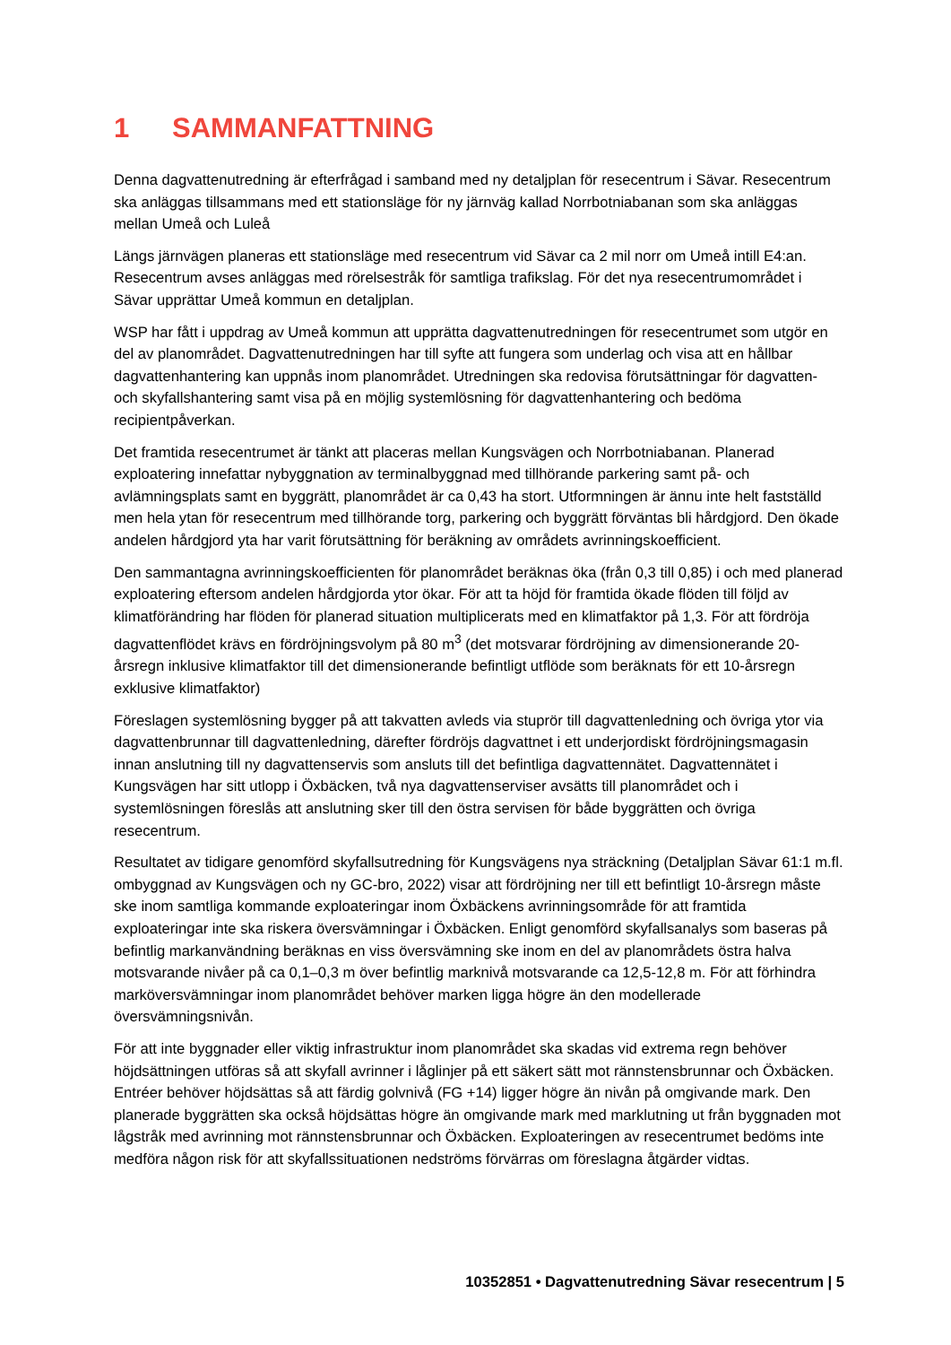1 SAMMANFATTNING
Denna dagvattenutredning är efterfrågad i samband med ny detaljplan för resecentrum i Sävar. Resecentrum ska anläggas tillsammans med ett stationsläge för ny järnväg kallad Norrbotniabanan som ska anläggas mellan Umeå och Luleå
Längs järnvägen planeras ett stationsläge med resecentrum vid Sävar ca 2 mil norr om Umeå intill E4:an. Resecentrum avses anläggas med rörelsestråk för samtliga trafikslag. För det nya resecentrumområdet i Sävar upprättar Umeå kommun en detaljplan.
WSP har fått i uppdrag av Umeå kommun att upprätta dagvattenutredningen för resecentrumet som utgör en del av planområdet. Dagvattenutredningen har till syfte att fungera som underlag och visa att en hållbar dagvattenhantering kan uppnås inom planområdet. Utredningen ska redovisa förutsättningar för dagvatten- och skyfallshantering samt visa på en möjlig systemlösning för dagvattenhantering och bedöma recipientpåverkan.
Det framtida resecentrumet är tänkt att placeras mellan Kungsvägen och Norrbotniabanan. Planerad exploatering innefattar nybyggnation av terminalbyggnad med tillhörande parkering samt på- och avlämningsplats samt en byggrätt, planområdet är ca 0,43 ha stort. Utformningen är ännu inte helt fastställd men hela ytan för resecentrum med tillhörande torg, parkering och byggrätt förväntas bli hårdgjord. Den ökade andelen hårdgjord yta har varit förutsättning för beräkning av områdets avrinningskoefficient.
Den sammantagna avrinningskoefficienten för planområdet beräknas öka (från 0,3 till 0,85) i och med planerad exploatering eftersom andelen hårdgjorda ytor ökar. För att ta höjd för framtida ökade flöden till följd av klimatförändring har flöden för planerad situation multiplicerats med en klimatfaktor på 1,3. För att fördröja dagvattenflödet krävs en fördröjningsvolym på 80 m<sup>3</sup> (det motsvarar fördröjning av dimensionerande 20-årsregn inklusive klimatfaktor till det dimensionerande befintligt utflöde som beräknats för ett 10-årsregn exklusive klimatfaktor)
Föreslagen systemlösning bygger på att takvatten avleds via stuprör till dagvattenledning och övriga ytor via dagvattenbrunnar till dagvattenledning, därefter fördröjs dagvattnet i ett underjordiskt fördröjningsmagasin innan anslutning till ny dagvattenservis som ansluts till det befintliga dagvattennätet. Dagvattennätet i Kungsvägen har sitt utlopp i Öxbäcken, två nya dagvattenserviser avsätts till planområdet och i systemlösningen föreslås att anslutning sker till den östra servisen för både byggrätten och övriga resecentrum.
Resultatet av tidigare genomförd skyfallsutredning för Kungsvägens nya sträckning (Detaljplan Sävar 61:1 m.fl. ombyggnad av Kungsvägen och ny GC-bro, 2022) visar att fördröjning ner till ett befintligt 10-årsregn måste ske inom samtliga kommande exploateringar inom Öxbäckens avrinningsområde för att framtida exploateringar inte ska riskera översvämningar i Öxbäcken. Enligt genomförd skyfallsanalys som baseras på befintlig markanvändning beräknas en viss översvämning ske inom en del av planområdets östra halva motsvarande nivåer på ca 0,1–0,3 m över befintlig marknivå motsvarande ca 12,5-12,8 m. För att förhindra marköversvämningar inom planområdet behöver marken ligga högre än den modellerade översvämningsnivån.
För att inte byggnader eller viktig infrastruktur inom planområdet ska skadas vid extrema regn behöver höjdsättningen utföras så att skyfall avrinner i låglinjer på ett säkert sätt mot rännstensbrunnar och Öxbäcken. Entréer behöver höjdsättas så att färdig golvnivå (FG +14) ligger högre än nivån på omgivande mark. Den planerade byggrätten ska också höjdsättas högre än omgivande mark med marklutning ut från byggnaden mot lågstråk med avrinning mot rännstensbrunnar och Öxbäcken. Exploateringen av resecentrumet bedöms inte medföra någon risk för att skyfallssituationen nedströms förvärras om föreslagna åtgärder vidtas.
10352851 • Dagvattenutredning Sävar resecentrum | 5